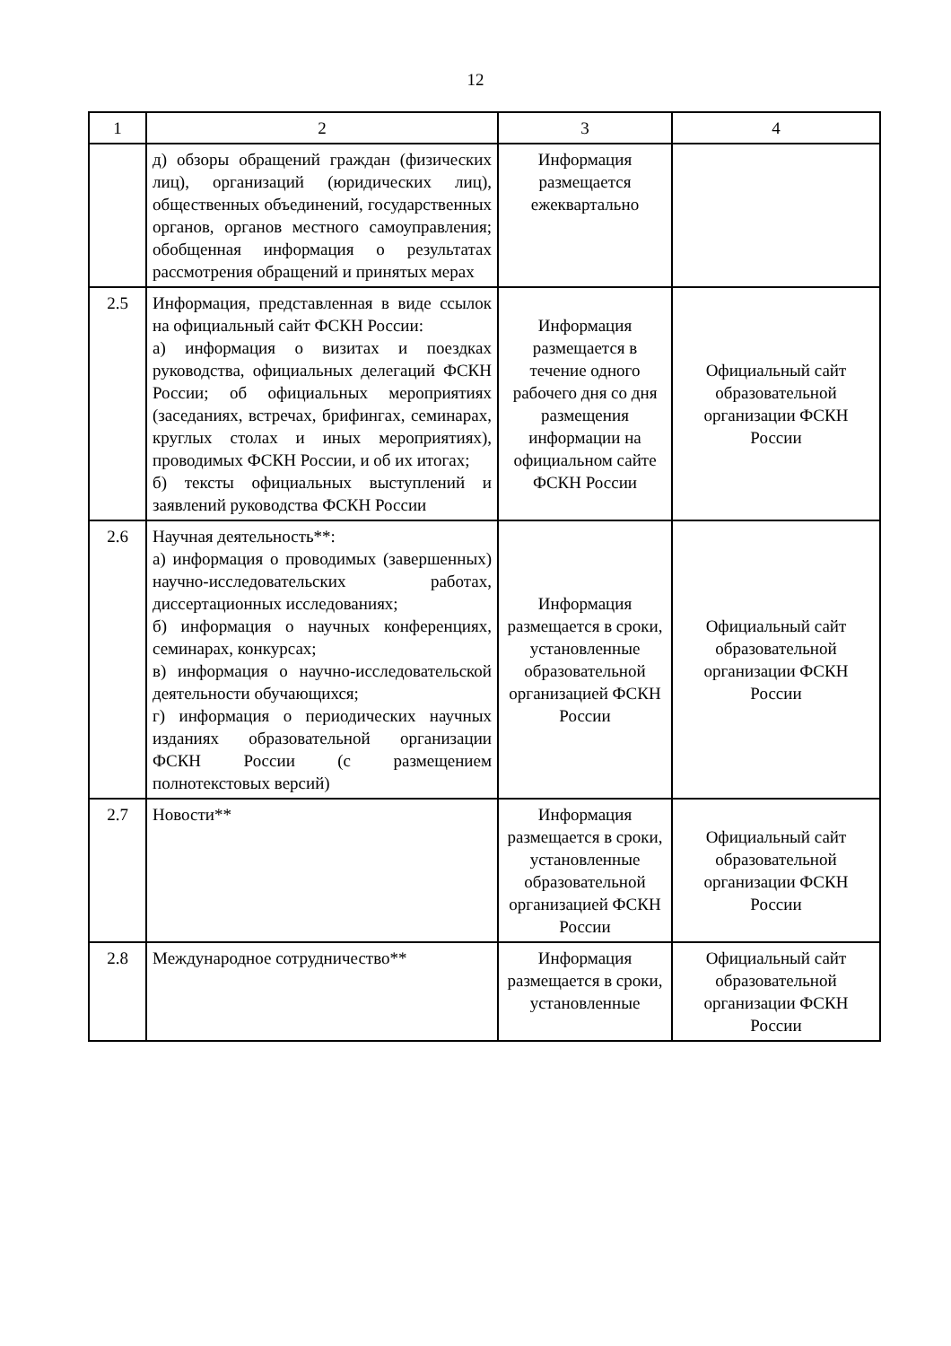12
| 1 | 2 | 3 | 4 |
| | д) обзоры обращений граждан (физических лиц), организаций (юридических лиц), общественных объединений, государственных органов, органов местного самоуправления; обобщенная информация о результатах рассмотрения обращений и принятых мерах | Информация размещается ежеквартально | |
| 2.5 | Информация, представленная в виде ссылок на официальный сайт ФСКН России: а) информация о визитах и поездках руководства, официальных делегаций ФСКН России; об официальных мероприятиях (заседаниях, встречах, брифингах, семинарах, круглых столах и иных мероприятиях), проводимых ФСКН России, и об их итогах; б) тексты официальных выступлений и заявлений руководства ФСКН России | Информация размещается в течение одного рабочего дня со дня размещения информации на официальном сайте ФСКН России | Официальный сайт образовательной организации ФСКН России |
| 2.6 | Научная деятельность**: а) информация о проводимых (завершенных) научно-исследовательских работах, диссертационных исследованиях; б) информация о научных конференциях, семинарах, конкурсах; в) информация о научно-исследовательской деятельности обучающихся; г) информация о периодических научных изданиях образовательной организации ФСКН России (с размещением полнотекстовых версий) | Информация размещается в сроки, установленные образовательной организацией ФСКН России | Официальный сайт образовательной организации ФСКН России |
| 2.7 | Новости** | Информация размещается в сроки, установленные образовательной организацией ФСКН России | Официальный сайт образовательной организации ФСКН России |
| 2.8 | Международное сотрудничество** | Информация размещается в сроки, установленные | Официальный сайт образовательной организации ФСКН России |